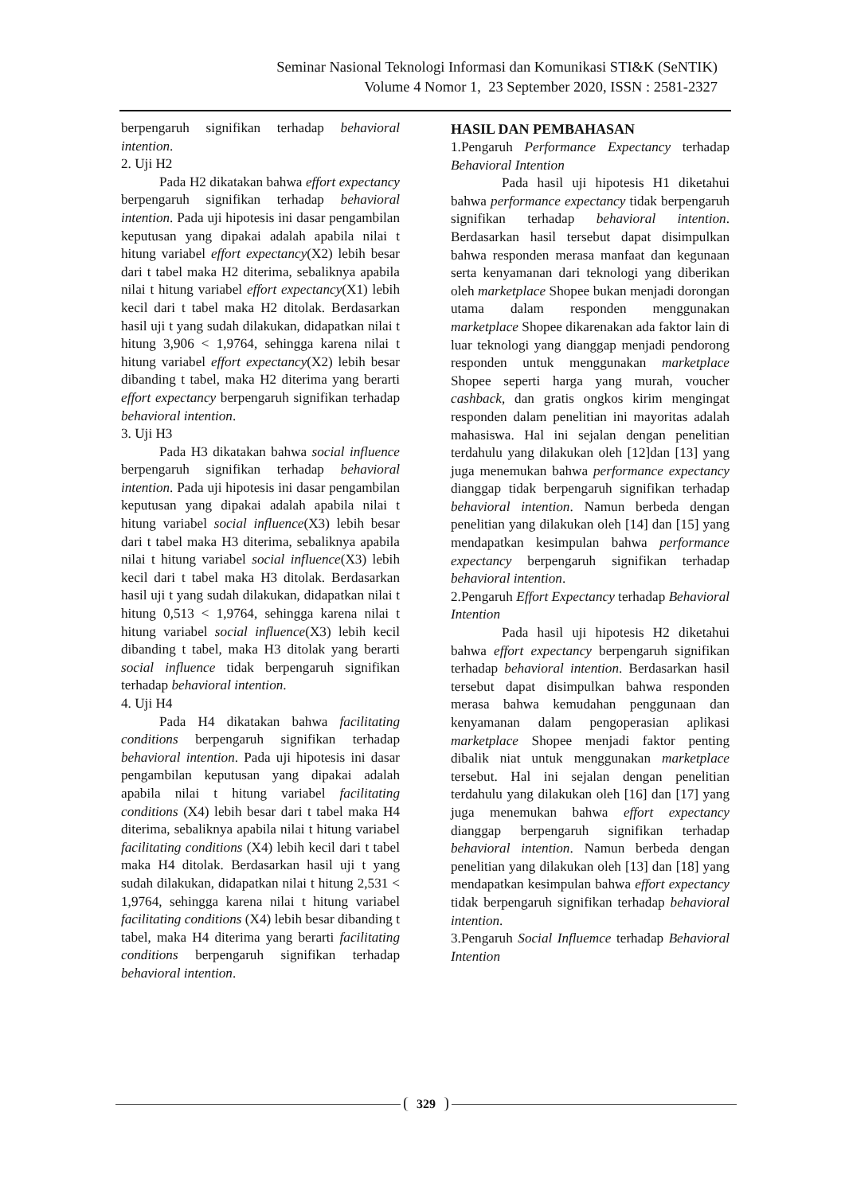Seminar Nasional Teknologi Informasi dan Komunikasi STI&K (SeNTIK)
Volume 4 Nomor 1, 23 September 2020, ISSN : 2581-2327
berpengaruh signifikan terhadap behavioral intention.
2. Uji H2
Pada H2 dikatakan bahwa effort expectancy berpengaruh signifikan terhadap behavioral intention. Pada uji hipotesis ini dasar pengambilan keputusan yang dipakai adalah apabila nilai t hitung variabel effort expectancy(X2) lebih besar dari t tabel maka H2 diterima, sebaliknya apabila nilai t hitung variabel effort expectancy(X1) lebih kecil dari t tabel maka H2 ditolak. Berdasarkan hasil uji t yang sudah dilakukan, didapatkan nilai t hitung 3,906 < 1,9764, sehingga karena nilai t hitung variabel effort expectancy(X2) lebih besar dibanding t tabel, maka H2 diterima yang berarti effort expectancy berpengaruh signifikan terhadap behavioral intention.
3. Uji H3
Pada H3 dikatakan bahwa social influence berpengaruh signifikan terhadap behavioral intention. Pada uji hipotesis ini dasar pengambilan keputusan yang dipakai adalah apabila nilai t hitung variabel social influence(X3) lebih besar dari t tabel maka H3 diterima, sebaliknya apabila nilai t hitung variabel social influence(X3) lebih kecil dari t tabel maka H3 ditolak. Berdasarkan hasil uji t yang sudah dilakukan, didapatkan nilai t hitung 0,513 < 1,9764, sehingga karena nilai t hitung variabel social influence(X3) lebih kecil dibanding t tabel, maka H3 ditolak yang berarti social influence tidak berpengaruh signifikan terhadap behavioral intention.
4. Uji H4
Pada H4 dikatakan bahwa facilitating conditions berpengaruh signifikan terhadap behavioral intention. Pada uji hipotesis ini dasar pengambilan keputusan yang dipakai adalah apabila nilai t hitung variabel facilitating conditions (X4) lebih besar dari t tabel maka H4 diterima, sebaliknya apabila nilai t hitung variabel facilitating conditions (X4) lebih kecil dari t tabel maka H4 ditolak. Berdasarkan hasil uji t yang sudah dilakukan, didapatkan nilai t hitung 2,531 < 1,9764, sehingga karena nilai t hitung variabel facilitating conditions (X4) lebih besar dibanding t tabel, maka H4 diterima yang berarti facilitating conditions berpengaruh signifikan terhadap behavioral intention.
HASIL DAN PEMBAHASAN
1.Pengaruh Performance Expectancy terhadap Behavioral Intention
Pada hasil uji hipotesis H1 diketahui bahwa performance expectancy tidak berpengaruh signifikan terhadap behavioral intention. Berdasarkan hasil tersebut dapat disimpulkan bahwa responden merasa manfaat dan kegunaan serta kenyamanan dari teknologi yang diberikan oleh marketplace Shopee bukan menjadi dorongan utama dalam responden menggunakan marketplace Shopee dikarenakan ada faktor lain di luar teknologi yang dianggap menjadi pendorong responden untuk menggunakan marketplace Shopee seperti harga yang murah, voucher cashback, dan gratis ongkos kirim mengingat responden dalam penelitian ini mayoritas adalah mahasiswa. Hal ini sejalan dengan penelitian terdahulu yang dilakukan oleh [12]dan [13] yang juga menemukan bahwa performance expectancy dianggap tidak berpengaruh signifikan terhadap behavioral intention. Namun berbeda dengan penelitian yang dilakukan oleh [14] dan [15] yang mendapatkan kesimpulan bahwa performance expectancy berpengaruh signifikan terhadap behavioral intention.
2.Pengaruh Effort Expectancy terhadap Behavioral Intention
Pada hasil uji hipotesis H2 diketahui bahwa effort expectancy berpengaruh signifikan terhadap behavioral intention. Berdasarkan hasil tersebut dapat disimpulkan bahwa responden merasa bahwa kemudahan penggunaan dan kenyamanan dalam pengoperasian aplikasi marketplace Shopee menjadi faktor penting dibalik niat untuk menggunakan marketplace tersebut. Hal ini sejalan dengan penelitian terdahulu yang dilakukan oleh [16] dan [17] yang juga menemukan bahwa effort expectancy dianggap berpengaruh signifikan terhadap behavioral intention. Namun berbeda dengan penelitian yang dilakukan oleh [13] dan [18] yang mendapatkan kesimpulan bahwa effort expectancy tidak berpengaruh signifikan terhadap behavioral intention.
3.Pengaruh Social Influemce terhadap Behavioral Intention
329